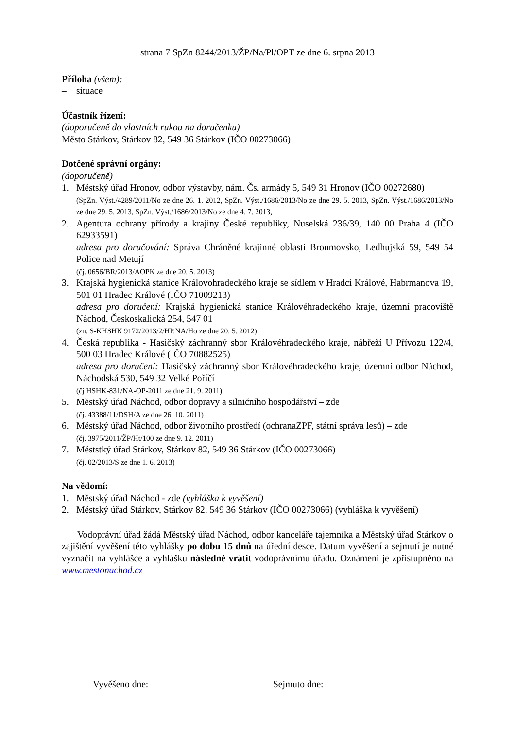strana 7 SpZn 8244/2013/ŽP/Na/Pl/OPT ze dne 6. srpna 2013
Příloha (všem):
– situace
Účastník řízení:
(doporučeně do vlastních rukou na doručenku)
Město Stárkov, Stárkov 82, 549 36 Stárkov (IČO 00273066)
Dotčené správní orgány:
(doporučeně)
1. Městský úřad Hronov, odbor výstavby, nám. Čs. armády 5, 549 31 Hronov (IČO 00272680)
(SpZn. Výst./4289/2011/No ze dne 26. 1. 2012, SpZn. Výst./1686/2013/No ze dne 29. 5. 2013, SpZn. Výst./1686/2013/No ze dne 29. 5. 2013, SpZn. Výst./1686/2013/No ze dne 4. 7. 2013,
2. Agentura ochrany přírody a krajiny České republiky, Nuselská 236/39, 140 00 Praha 4 (IČO 62933591)
adresa pro doručování: Správa Chráněné krajinné oblasti Broumovsko, Ledhujská 59, 549 54 Police nad Metují
(čj. 0656/BR/2013/AOPK ze dne 20. 5. 2013)
3. Krajská hygienická stanice Královohradeckého kraje se sídlem v Hradci Králové, Habrmanova 19, 501 01 Hradec Králové (IČO 71009213)
adresa pro doručení: Krajská hygienická stanice Královéhradeckého kraje, územní pracoviště Náchod, Českoskalická 254, 547 01
(zn. S-KHSHK 9172/2013/2/HP.NA/Ho ze dne 20. 5. 2012)
4. Česká republika - Hasičský záchranný sbor Královéhradeckého kraje, nábřeží U Přívozu 122/4, 500 03 Hradec Králové (IČO 70882525)
adresa pro doručení: Hasičský záchranný sbor Královéhradeckého kraje, územní odbor Náchod, Náchodská 530, 549 32 Velké Poříčí
(čj HSHK-831/NA-OP-2011 ze dne 21. 9. 2011)
5. Městský úřad Náchod, odbor dopravy a silničního hospodářství – zde
(čj. 43388/11/DSH/A ze dne 26. 10. 2011)
6. Městský úřad Náchod, odbor životního prostředí (ochranaZPF, státní správa lesů) – zde
(čj. 3975/2011/ŽP/Ht/100 ze dne 9. 12. 2011)
7. Měststký úřad Stárkov, Stárkov 82, 549 36 Stárkov (IČO 00273066)
(čj. 02/2013/S ze dne 1. 6. 2013)
Na vědomí:
1. Městský úřad Náchod - zde (vyhláška k vyvěšení)
2. Městský úřad Stárkov, Stárkov 82, 549 36 Stárkov (IČO 00273066) (vyhláška k vyvěšení)
Vodoprávní úřad žádá Městský úřad Náchod, odbor kanceláře tajemníka a Městský úřad Stárkov o zajištění vyvěšení této vyhlášky po dobu 15 dnů na úřední desce. Datum vyvěšení a sejmutí je nutné vyznačit na vyhlášce a vyhlášku následně vrátit vodoprávnímu úřadu. Oznámení je zpřístupněno na www.mestonachod.cz
Vyvěšeno dne: Sejmuto dne: